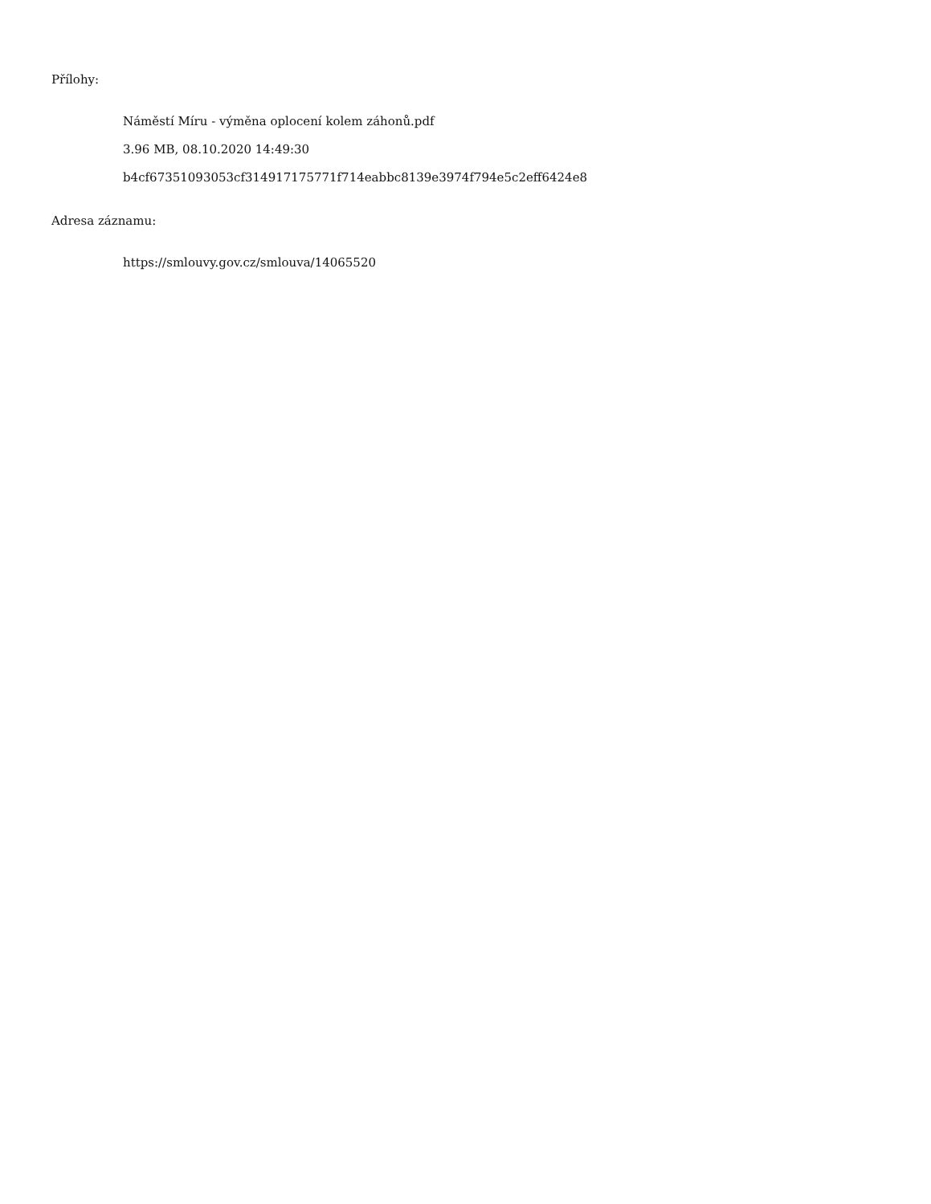Přílohy:
Náměstí Míru - výměna oplocení kolem záhonů.pdf
3.96 MB, 08.10.2020 14:49:30
b4cf67351093053cf314917175771f714eabbc8139e3974f794e5c2eff6424e8
Adresa záznamu:
https://smlouvy.gov.cz/smlouva/14065520